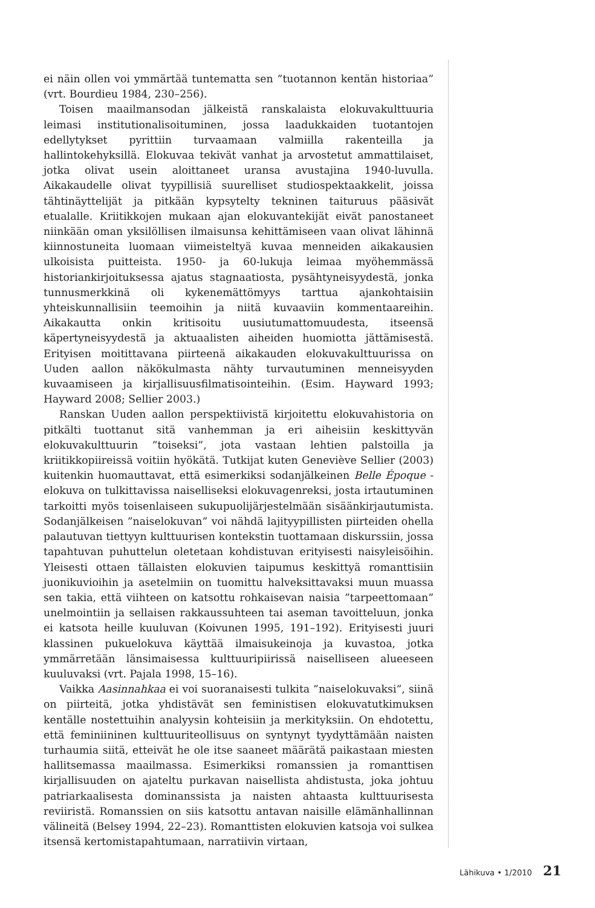ei näin ollen voi ymmärtää tuntematta sen ”tuotannon kentän historiaa” (vrt. Bourdieu 1984, 230–256).
Toisen maailmansodan jälkeistä ranskalaista elokuvakulttuuria leimasi institutionalisoituminen, jossa laadukkaiden tuotantojen edellytykset pyrittiin turvaamaan valmiilla rakenteilla ja hallintokehyksillä. Elokuvaa tekivät vanhat ja arvostetut ammattilaiset, jotka olivat usein aloittaneet uransa avustajina 1940-luvulla. Aikakaudelle olivat tyypillisiä suurelliset studiospektaakkelit, joissa tähtinäyttelijät ja pitkään kypsytelty tekninen taituruus pääsivät etualalle. Kriitikkojen mukaan ajan elokuvantekijät eivät panostaneet niinkään oman yksilöllisen ilmaisunsa kehittämiseen vaan olivat lähinnä kiinnostuneita luomaan viimeisteltyä kuvaa menneiden aikakausien ulkoisista puitteista. 1950- ja 60-lukuja leimaa myöhemmässä historiankirjoituksessa ajatus stagnaatiosta, pysähtyneisyydestä, jonka tunnusmerkkinä oli kykenemättömyys tarttua ajankohtaisiin yhteiskunnallisiin teemoihin ja niitä kuvaaviin kommentaareihin. Aikakautta onkin kritisoitu uusiutumattomuudesta, itseensä käpertyneisyydestä ja aktuaalisten aiheiden huomiotta jättämisestä. Erityisen moitittavana piirteenä aikakauden elokuvakulttuurissa on Uuden aallon näkökulmasta nähty turvautuminen menneisyyden kuvaamiseen ja kirjallisuusfilmatisointeihin. (Esim. Hayward 1993; Hayward 2008; Sellier 2003.)
Ranskan Uuden aallon perspektiivistä kirjoitettu elokuvahistoria on pitkälti tuottanut sitä vanhemman ja eri aiheisiin keskittyvän elokuvakulttuurin ”toiseksi”, jota vastaan lehtien palstoilla ja kriitikkopiireissä voitiin hyökätä. Tutkijat kuten Geneviève Sellier (2003) kuitenkin huomauttavat, että esimerkiksi sodanjälkeinen Belle Époque -elokuva on tulkittavissa naiselliseksi elokuvagenreksi, josta irtautuminen tarkoitti myös toisenlaiseen sukupuolijärjestelmään sisäänkirjautumista. Sodanjälkeisen ”naiselokuvan” voi nähdä lajityypillisten piirteiden ohella palautuvan tiettyyn kulttuurisen kontekstin tuottamaan diskurssiin, jossa tapahtuvan puhuttelun oletetaan kohdistuvan erityisesti naisyleisöihin. Yleisesti ottaen tällaisten elokuvien taipumus keskittyä romanttisiin juonikuvioihin ja asetelmiin on tuomittu halveksittavaksi muun muassa sen takia, että viihteen on katsottu rohkaisevan naisia ”tarpeettomaan” unelmointiin ja sellaisen rakkaussuhteen tai aseman tavoitteluun, jonka ei katsota heille kuuluvan (Koivunen 1995, 191–192). Erityisesti juuri klassinen pukuelokuva käyttää ilmaisukeinoja ja kuvastoa, jotka ymmärretään länsimaisessa kulttuuripiirissä naiselliseen alueeseen kuuluvaksi (vrt. Pajala 1998, 15–16).
Vaikka Aasinnahkaa ei voi suoranaisesti tulkita ”naiselokuvaksi”, siinä on piirteitä, jotka yhdistävät sen feministisen elokuvatutkimuksen kentälle nostettuihin analyysin kohteisiin ja merkityksiin. On ehdotettu, että feminiininen kulttuuriteollisuus on syntynyt tyydyttämään naisten turhaumia siitä, etteivät he ole itse saaneet määrätä paikastaan miesten hallitsemassa maailmassa. Esimerkiksi romanssien ja romanttisen kirjallisuuden on ajateltu purkavan naisellista ahdistusta, joka johtuu patriarkaalisesta dominanssista ja naisten ahtaasta kulttuurisesta reviiristä. Romanssien on siis katsottu antavan naisille elämänhallinnan välineitä (Belsey 1994, 22–23). Romanttisten elokuvien katsoja voi sulkea itsensä kertomistapahtumaan, narratiivin virtaan,
Lähikuva • 1/2010 21